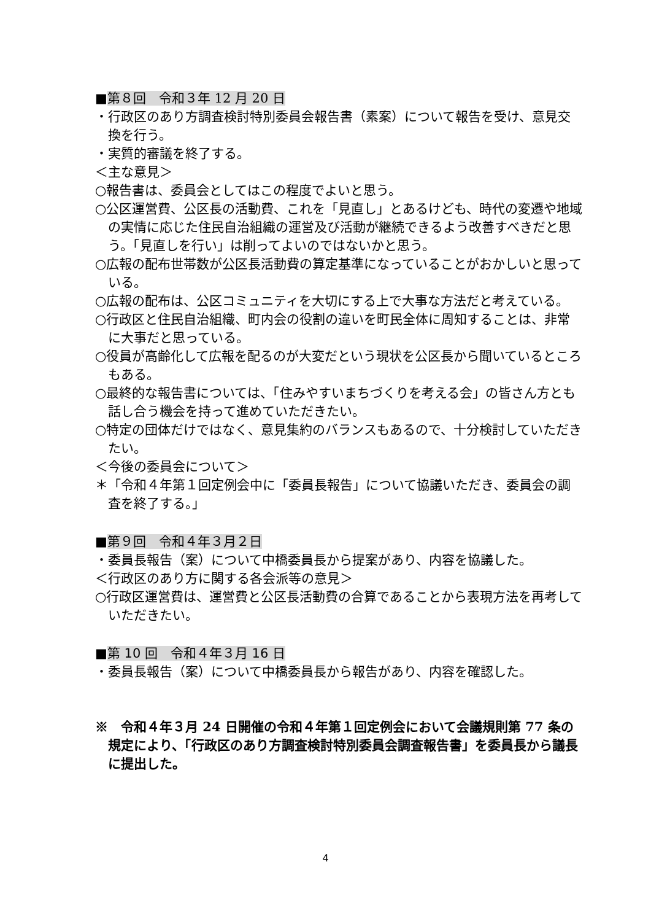■第８回　令和３年 12 月 20 日
・行政区のあり方調査検討特別委員会報告書（素案）について報告を受け、意見交換を行う。
・実質的審議を終了する。
＜主な意見＞
○報告書は、委員会としてはこの程度でよいと思う。
○公区運営費、公区長の活動費、これを「見直し」とあるけども、時代の変遷や地域の実情に応じた住民自治組織の運営及び活動が継続できるよう改善すべきだと思う。「見直しを行い」は削ってよいのではないかと思う。
○広報の配布世帯数が公区長活動費の算定基準になっていることがおかしいと思っている。
○広報の配布は、公区コミュニティを大切にする上で大事な方法だと考えている。
○行政区と住民自治組織、町内会の役割の違いを町民全体に周知することは、非常に大事だと思っている。
○役員が高齢化して広報を配るのが大変だという現状を公区長から聞いているところもある。
○最終的な報告書については、「住みやすいまちづくりを考える会」の皆さん方とも話し合う機会を持って進めていただきたい。
○特定の団体だけではなく、意見集約のバランスもあるので、十分検討していただきたい。
＜今後の委員会について＞
＊「令和４年第１回定例会中に「委員長報告」について協議いただき、委員会の調査を終了する。」
■第９回　令和４年３月２日
・委員長報告（案）について中橋委員長から提案があり、内容を協議した。
＜行政区のあり方に関する各会派等の意見＞
○行政区運営費は、運営費と公区長活動費の合算であることから表現方法を再考していただきたい。
■第 10 回　令和４年３月 16 日
・委員長報告（案）について中橋委員長から報告があり、内容を確認した。
※　令和４年３月 24 日開催の令和４年第１回定例会において会議規則第 77 条の規定により、「行政区のあり方調査検討特別委員会調査報告書」を委員長から議長に提出した。
4